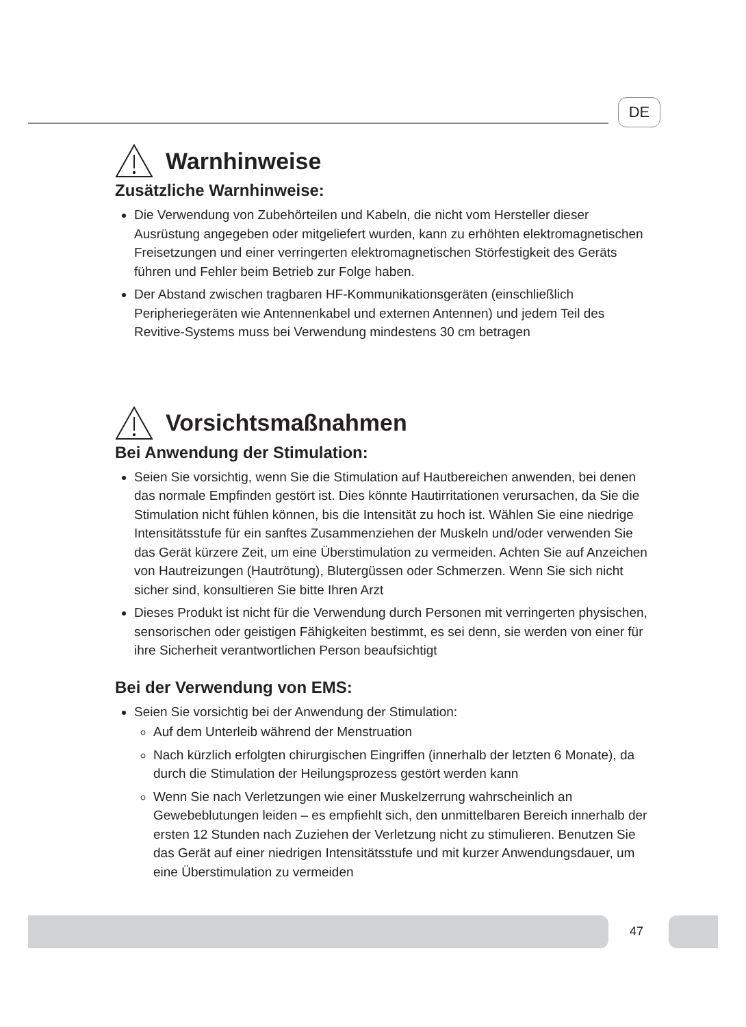DE
Warnhinweise
Zusätzliche Warnhinweise:
Die Verwendung von Zubehörteilen und Kabeln, die nicht vom Hersteller dieser Ausrüstung angegeben oder mitgeliefert wurden, kann zu erhöhten elektro­magnetischen Freisetzungen und einer verringerten elektromagnetischen Störfestigkeit des Geräts führen und Fehler beim Betrieb zur Folge haben.
Der Abstand zwischen tragbaren HF-Kommunikationsgeräten (einschließlich Peripheriegeräten wie Antennenkabel und externen Antennen) und jedem Teil des Revitive-Systems muss bei Verwendung mindestens 30 cm betragen
Vorsichtsmaßnahmen
Bei Anwendung der Stimulation:
Seien Sie vorsichtig, wenn Sie die Stimulation auf Hautbereichen anwenden, bei denen das normale Empfinden gestört ist. Dies könnte Hautirritationen verursachen, da Sie die Stimulation nicht fühlen können, bis die Intensität zu hoch ist. Wählen Sie eine niedrige Intensitätsstufe für ein sanftes Zusammenziehen der Muskeln und/oder verwenden Sie das Gerät kürzere Zeit, um eine Überstimulation zu vermeiden. Achten Sie auf Anzeichen von Hautreizungen (Hautrötung), Blutergüssen oder Schmerzen. Wenn Sie sich nicht sicher sind, konsultieren Sie bitte Ihren Arzt
Dieses Produkt ist nicht für die Verwendung durch Personen mit verringerten physischen, sensorischen oder geistigen Fähigkeiten bestimmt, es sei denn, sie werden von einer für ihre Sicherheit verantwortlichen Person beaufsichtigt
Bei der Verwendung von EMS:
Seien Sie vorsichtig bei der Anwendung der Stimulation:
Auf dem Unterleib während der Menstruation
Nach kürzlich erfolgten chirurgischen Eingriffen (innerhalb der letzten 6 Monate), da durch die Stimulation der Heilungsprozess gestört werden kann
Wenn Sie nach Verletzungen wie einer Muskelzerrung wahrscheinlich an Gewebeblutungen leiden – es empfiehlt sich, den unmittelbaren Bereich innerhalb der ersten 12 Stunden nach Zuziehen der Verletzung nicht zu stimulieren. Benutzen Sie das Gerät auf einer niedrigen Intensitätsstufe und mit kurzer Anwendungsdauer, um eine Überstimulation zu vermeiden
47